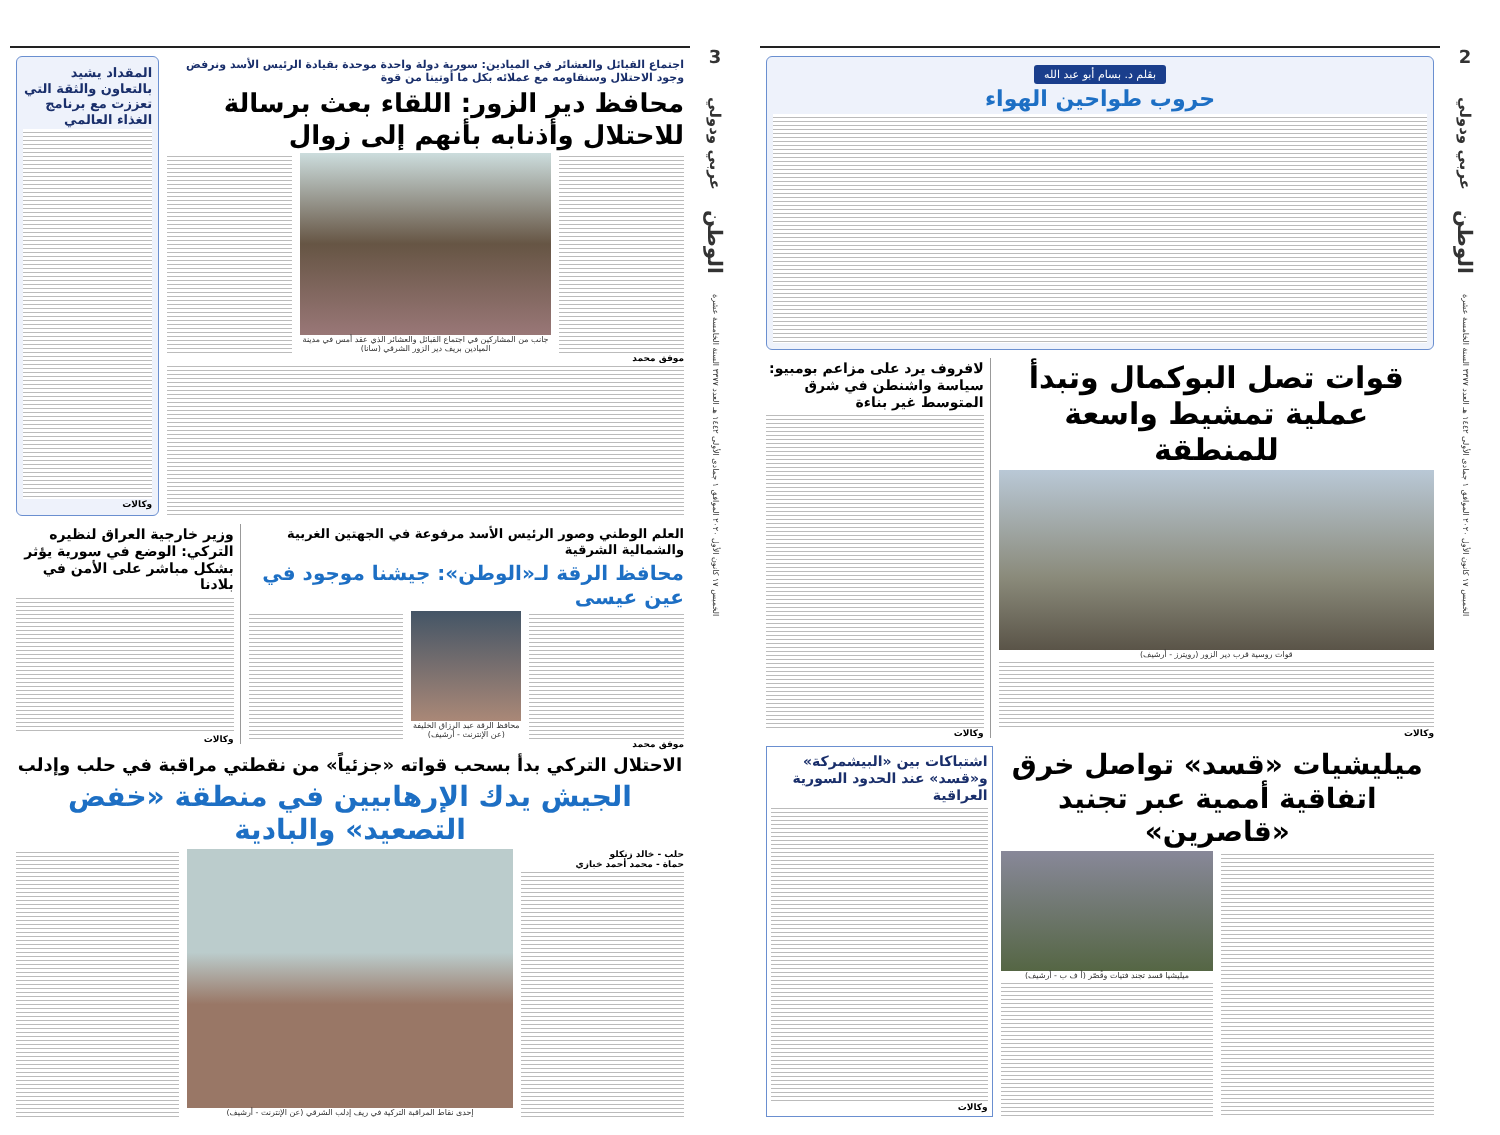2
عربي ودولي
الوطن
الخميس ١٧ كانون الأول ٢٠٢٠ الموافق ١ جمادى الأولى ١٤٤٢ هـ العدد ٣٣٧٧ السنة الخامسة عشرة
بقلم د. بسام أبو عبد الله
حروب طواحين الهواء
قوات تصل البوكمال وتبدأ عملية تمشيط واسعة للمنطقة
قوات روسية قرب دير الزور (رويترز - أرشيف)
وكالات
لافروف يرد على مزاعم بومبيو: سياسة واشنطن في شرق المتوسط غير بناءة
وكالات
ميليشيات «قسد» تواصل خرق اتفاقية أممية عبر تجنيد «قاصرين»
ميليشيا قسد تجند فتيات وقُصّر (أ ف ب - أرشيف)
اشتباكات بين «البيشمركة» و«قسد» عند الحدود السورية العراقية
وكالات
3
عربي ودولي
الوطن
الخميس ١٧ كانون الأول ٢٠٢٠ الموافق ١ جمادى الأولى ١٤٤٢ هـ العدد ٣٣٧٧ السنة الخامسة عشرة
اجتماع القبائل والعشائر في الميادين: سورية دولة واحدة موحدة بقيادة الرئيس الأسد ونرفض وجود الاحتلال وسنقاومه مع عملائه بكل ما أوتينا من قوة
محافظ دير الزور: اللقاء بعث برسالة للاحتلال وأذنابه بأنهم إلى زوال
جانب من المشاركين في اجتماع القبائل والعشائر الذي عقد أمس في مدينة الميادين بريف دير الزور الشرقي (سانا)
موفق محمد
المقداد يشيد بالتعاون والثقة التي تعززت مع برنامج الغذاء العالمي
وكالات
العلم الوطني وصور الرئيس الأسد مرفوعة في الجهتين الغربية والشمالية الشرقية
محافظ الرقة لـ«الوطن»: جيشنا موجود في عين عيسى
محافظ الرقة عبد الرزاق الخليفة (عن الإنترنت - أرشيف)
موفق محمد
وزير خارجية العراق لنظيره التركي: الوضع في سورية يؤثر بشكل مباشر على الأمن في بلادنا
وكالات
الاحتلال التركي بدأ بسحب قواته «جزئياً» من نقطتي مراقبة في حلب وإدلب
الجيش يدك الإرهابيين في منطقة «خفض التصعيد» والبادية
حلب - خالد زنكلو
حماة - محمد أحمد خبازي
إحدى نقاط المراقبة التركية في ريف إدلب الشرقي (عن الإنترنت - أرشيف)